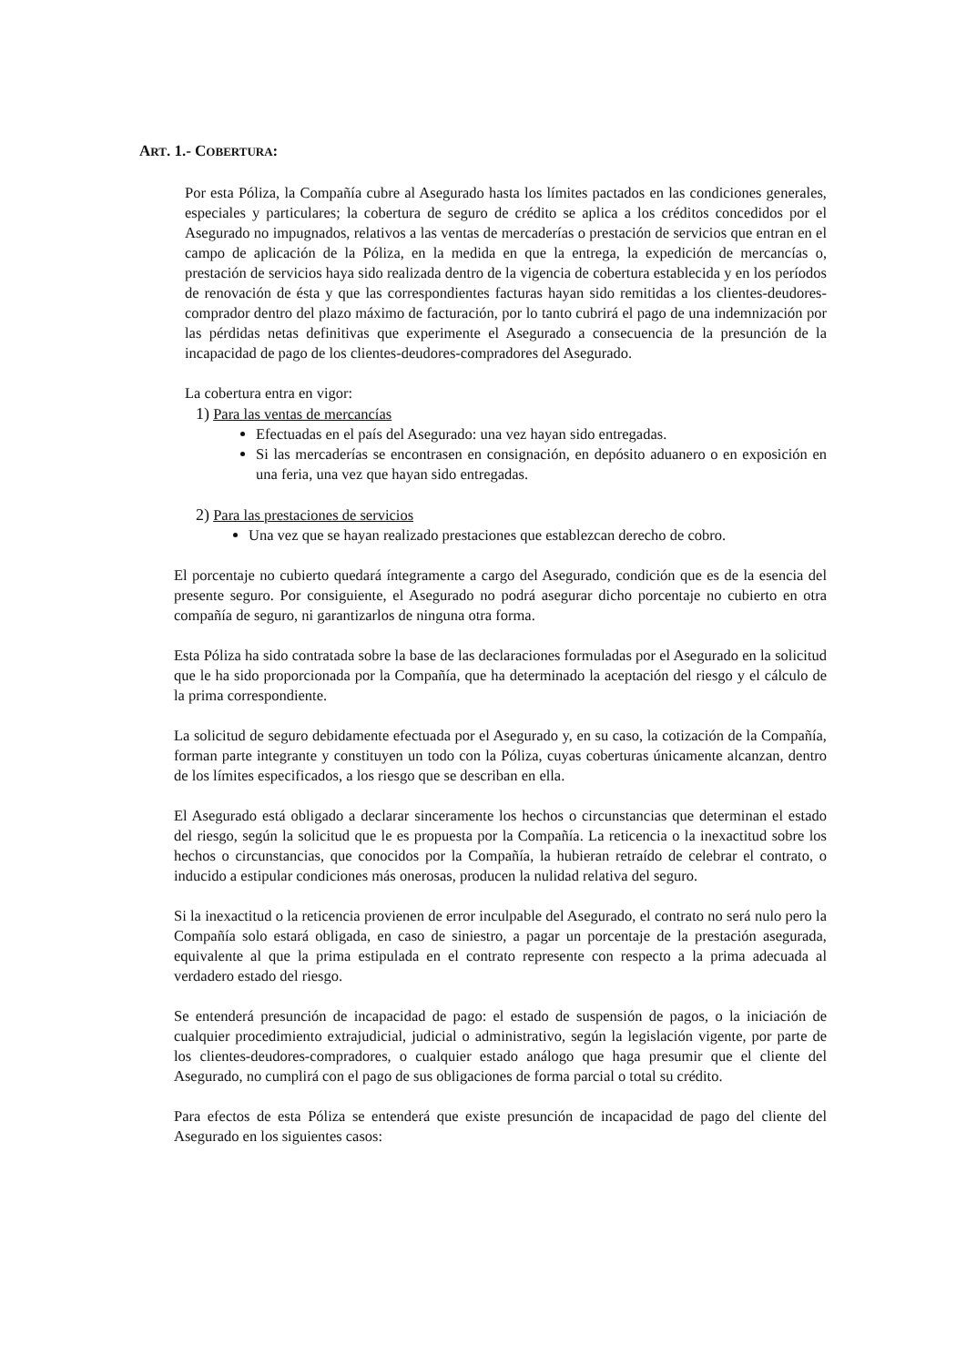ART. 1.- COBERTURA:
Por esta Póliza, la Compañía cubre al Asegurado hasta los límites pactados en las condiciones generales, especiales y particulares; la cobertura de seguro de crédito se aplica a los créditos concedidos por el Asegurado no impugnados, relativos a las ventas de mercaderías o prestación de servicios que entran en el campo de aplicación de la Póliza, en la medida en que la entrega, la expedición de mercancías o, prestación de servicios haya sido realizada dentro de la vigencia de cobertura establecida y en los períodos de renovación de ésta y que las correspondientes facturas hayan sido remitidas a los clientes-deudores-comprador dentro del plazo máximo de facturación, por lo tanto cubrirá el pago de una indemnización por las pérdidas netas definitivas que experimente el Asegurado a consecuencia de la presunción de la incapacidad de pago de los clientes-deudores-compradores del Asegurado.
La cobertura entra en vigor:
1) Para las ventas de mercancías
Efectuadas en el país del Asegurado: una vez hayan sido entregadas.
Si las mercaderías se encontrasen en consignación, en depósito aduanero o en exposición en una feria, una vez que hayan sido entregadas.
2) Para las prestaciones de servicios
Una vez que se hayan realizado prestaciones que establezcan derecho de cobro.
El porcentaje no cubierto quedará íntegramente a cargo del Asegurado, condición que es de la esencia del presente seguro. Por consiguiente, el Asegurado no podrá asegurar dicho porcentaje no cubierto en otra compañía de seguro, ni garantizarlos de ninguna otra forma.
Esta Póliza ha sido contratada sobre la base de las declaraciones formuladas por el Asegurado en la solicitud que le ha sido proporcionada por la Compañía, que ha determinado la aceptación del riesgo y el cálculo de la prima correspondiente.
La solicitud de seguro debidamente efectuada por el Asegurado y, en su caso, la cotización de la Compañía, forman parte integrante y constituyen un todo con la Póliza, cuyas coberturas únicamente alcanzan, dentro de los límites especificados, a los riesgo que se describan en ella.
El Asegurado está obligado a declarar sinceramente los hechos o circunstancias que determinan el estado del riesgo, según la solicitud que le es propuesta por la Compañía. La reticencia o la inexactitud sobre los hechos o circunstancias, que conocidos por la Compañía, la hubieran retraído de celebrar el contrato, o inducido a estipular condiciones más onerosas, producen la nulidad relativa del seguro.
Si la inexactitud o la reticencia provienen de error inculpable del Asegurado, el contrato no será nulo pero la Compañía solo estará obligada, en caso de siniestro, a pagar un porcentaje de la prestación asegurada, equivalente al que la prima estipulada en el contrato represente con respecto a la prima adecuada al verdadero estado del riesgo.
Se entenderá presunción de incapacidad de pago: el estado de suspensión de pagos, o la iniciación de cualquier procedimiento extrajudicial, judicial o administrativo, según la legislación vigente, por parte de los clientes-deudores-compradores, o cualquier estado análogo que haga presumir que el cliente del Asegurado, no cumplirá con el pago de sus obligaciones de forma parcial o total su crédito.
Para efectos de esta Póliza se entenderá que existe presunción de incapacidad de pago del cliente del Asegurado en los siguientes casos: